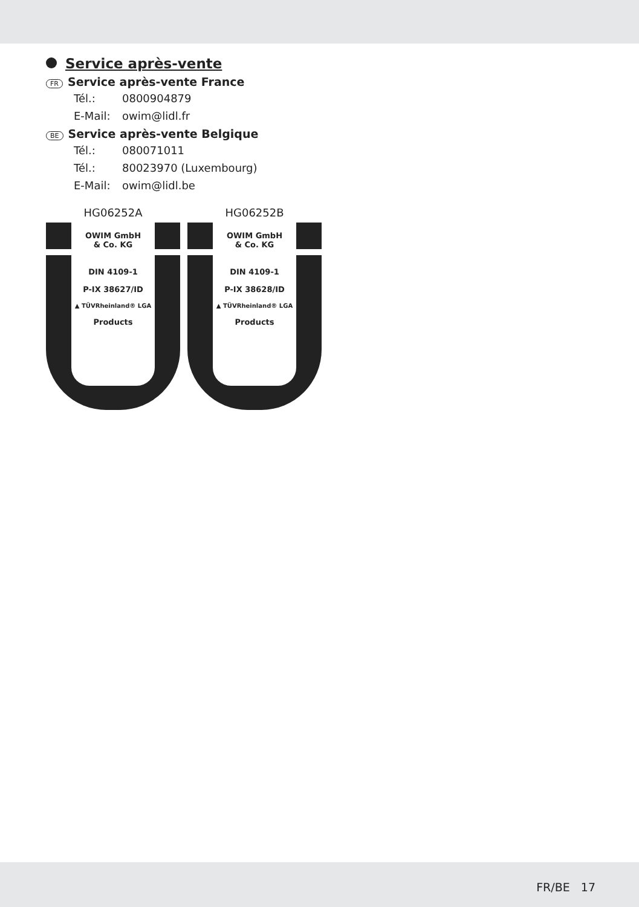Service après-vente
FR Service après-vente France
Tél.: 0800904879
E-Mail: owim@lidl.fr
BE Service après-vente Belgique
Tél.: 080071011
Tél.: 80023970 (Luxembourg)
E-Mail: owim@lidl.be
HG06252A
OWIM GmbH
& Co. KG
DIN 4109-1
P-IX 38627/ID
▲ TÜVRheinland® LGA
Products
HG06252B
OWIM GmbH
& Co. KG
DIN 4109-1
P-IX 38628/ID
▲ TÜVRheinland® LGA
Products
FR/BE 17